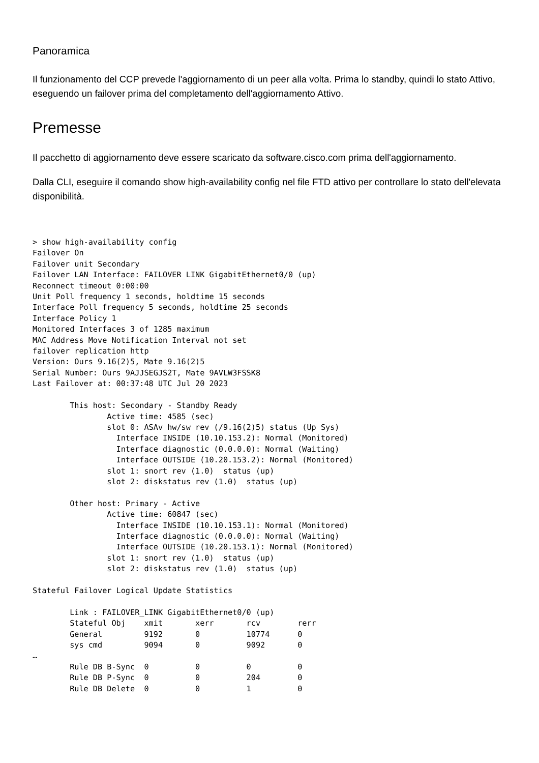Panoramica
Il funzionamento del CCP prevede l'aggiornamento di un peer alla volta. Prima lo standby, quindi lo stato Attivo, eseguendo un failover prima del completamento dell'aggiornamento Attivo.
Premesse
Il pacchetto di aggiornamento deve essere scaricato da software.cisco.com prima dell'aggiornamento.
Dalla CLI, eseguire il comando show high-availability config nel file FTD attivo per controllare lo stato dell'elevata disponibilità.
> show high-availability config
Failover On
Failover unit Secondary
Failover LAN Interface: FAILOVER_LINK GigabitEthernet0/0 (up)
Reconnect timeout 0:00:00
Unit Poll frequency 1 seconds, holdtime 15 seconds
Interface Poll frequency 5 seconds, holdtime 25 seconds
Interface Policy 1
Monitored Interfaces 3 of 1285 maximum
MAC Address Move Notification Interval not set
failover replication http
Version: Ours 9.16(2)5, Mate 9.16(2)5
Serial Number: Ours 9AJJSEGJS2T, Mate 9AVLW3FSSK8
Last Failover at: 00:37:48 UTC Jul 20 2023

        This host: Secondary - Standby Ready
                Active time: 4585 (sec)
                slot 0: ASAv hw/sw rev (/9.16(2)5) status (Up Sys)
                  Interface INSIDE (10.10.153.2): Normal (Monitored)
                  Interface diagnostic (0.0.0.0): Normal (Waiting)
                  Interface OUTSIDE (10.20.153.2): Normal (Monitored)
                slot 1: snort rev (1.0)  status (up)
                slot 2: diskstatus rev (1.0)  status (up)

        Other host: Primary - Active
                Active time: 60847 (sec)
                  Interface INSIDE (10.10.153.1): Normal (Monitored)
                  Interface diagnostic (0.0.0.0): Normal (Waiting)
                  Interface OUTSIDE (10.20.153.1): Normal (Monitored)
                slot 1: snort rev (1.0)  status (up)
                slot 2: diskstatus rev (1.0)  status (up)

Stateful Failover Logical Update Statistics

        Link : FAILOVER_LINK GigabitEthernet0/0 (up)
        Stateful Obj    xmit       xerr       rcv        rerr
        General         9192       0          10774      0
        sys cmd         9094       0          9092       0
…
        Rule DB B-Sync  0          0          0          0
        Rule DB P-Sync  0          0          204        0
        Rule DB Delete  0          0          1          0